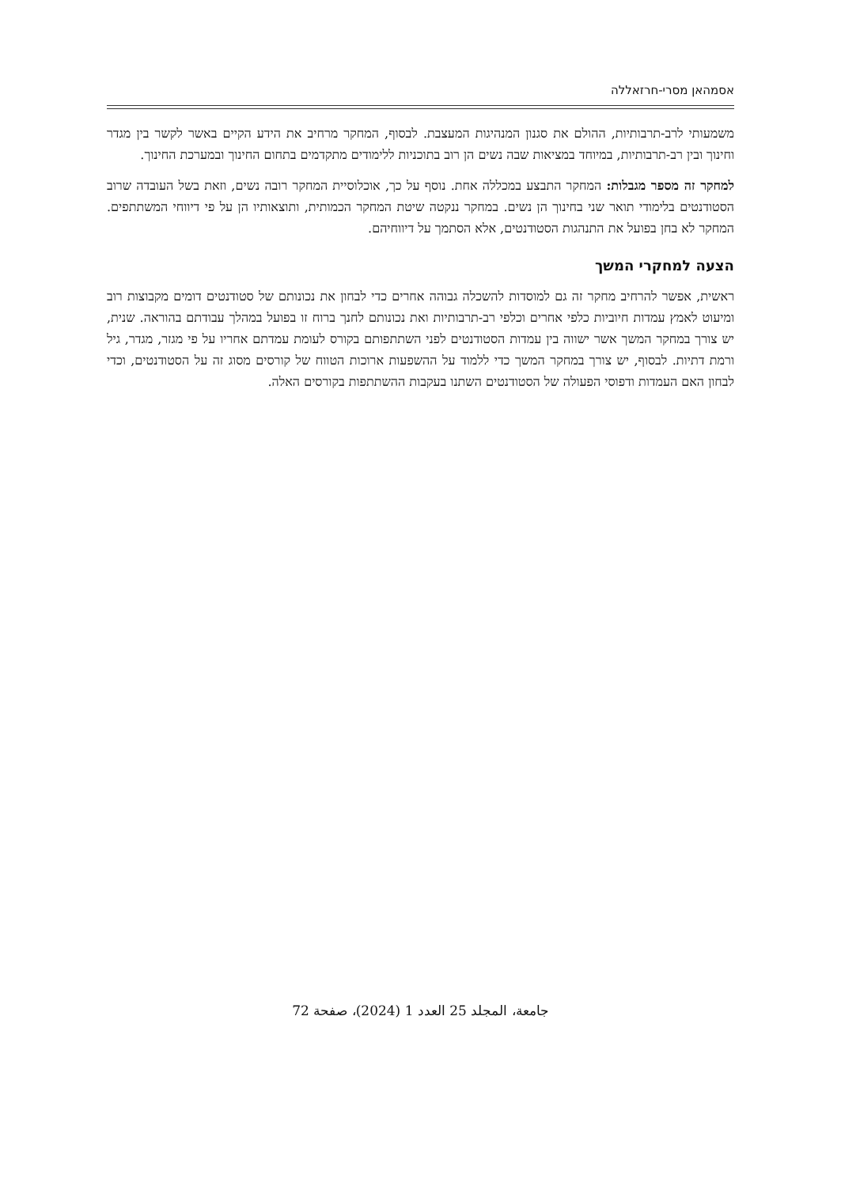אסמהאן מסרי-חרזאללה
משמעותי לרב-תרבותיות, ההולם את סגנון המנהיגות המעצבת. לבסוף, המחקר מרחיב את הידע הקיים באשר לקשר בין מגדר וחינוך ובין רב-תרבותיות, במיוחד במציאות שבה נשים הן רוב בתוכניות ללימודים מתקדמים בתחום החינוך ובמערכת החינוך.
למחקר זה מספר מגבלות: המחקר התבצע במכללה אחת. נוסף על כך, אוכלוסיית המחקר רובה נשים, וזאת בשל העובדה שרוב הסטודנטים בלימודי תואר שני בחינוך הן נשים. במחקר ננקטה שיטת המחקר הכמותית, ותוצאותיו הן על פי דיווחי המשתתפים. המחקר לא בחן בפועל את התנהגות הסטודנטים, אלא הסתמך על דיווחיהם.
הצעה למחקרי המשך
ראשית, אפשר להרחיב מחקר זה גם למוסדות להשכלה גבוהה אחרים כדי לבחון את נכונותם של סטודנטים דומים מקבוצות רוב ומיעוט לאמץ עמדות חיוביות כלפי אחרים וכלפי רב-תרבותיות ואת נכונותם לחנך ברוח זו בפועל במהלך עבודתם בהוראה. שנית, יש צורך במחקר המשך אשר ישווה בין עמדות הסטודנטים לפני השתתפותם בקורס לעומת עמדתם אחריו על פי מגזר, מגדר, גיל ורמת דתיות. לבסוף, יש צורך במחקר המשך כדי ללמוד על ההשפעות ארוכות הטווח של קורסים מסוג זה על הסטודנטים, וכדי לבחון האם העמדות ודפוסי הפעולה של הסטודנטים השתנו בעקבות ההשתתפות בקורסים האלה.
جامعة، المجلد 25 العدد 1 (2024)، صفحة 72